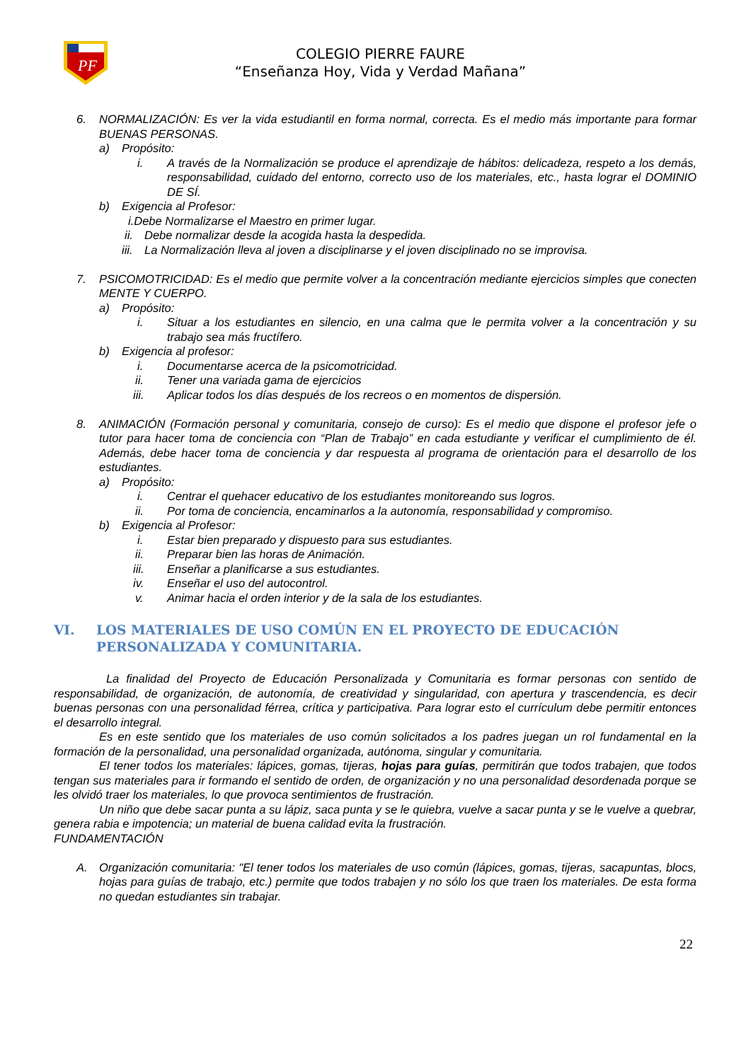PF
COLEGIO PIERRE FAURE
“Enseñanza Hoy, Vida y Verdad Mañana”
6. NORMALIZACIÓN: Es ver la vida estudiantil en forma normal, correcta. Es el medio más importante para formar BUENAS PERSONAS.
a) Propósito:
i. A través de la Normalización se produce el aprendizaje de hábitos: delicadeza, respeto a los demás, responsabilidad, cuidado del entorno, correcto uso de los materiales, etc., hasta lograr el DOMINIO DE SÍ.
b) Exigencia al Profesor:
i.Debe Normalizarse el Maestro en primer lugar.
ii. Debe normalizar desde la acogida hasta la despedida.
iii. La Normalización lleva al joven a disciplinarse y el joven disciplinado no se improvisa.
7. PSICOMOTRICIDAD: Es el medio que permite volver a la concentración mediante ejercicios simples que conecten MENTE Y CUERPO.
a) Propósito:
i. Situar a los estudiantes en silencio, en una calma que le permita volver a la concentración y su trabajo sea más fructífero.
b) Exigencia al profesor:
i. Documentarse acerca de la psicomotricidad.
ii. Tener una variada gama de ejercicios
iii. Aplicar todos los días después de los recreos o en momentos de dispersión.
8. ANIMACIÓN (Formación personal y comunitaria, consejo de curso): Es el medio que dispone el profesor jefe o tutor para hacer toma de conciencia con “Plan de Trabajo” en cada estudiante y verificar el cumplimiento de él. Además, debe hacer toma de conciencia y dar respuesta al programa de orientación para el desarrollo de los estudiantes.
a) Propósito:
i. Centrar el quehacer educativo de los estudiantes monitoreando sus logros.
ii. Por toma de conciencia, encaminarlos a la autonomía, responsabilidad y compromiso.
b) Exigencia al Profesor:
i. Estar bien preparado y dispuesto para sus estudiantes.
ii. Preparar bien las horas de Animación.
iii. Enseñar a planificarse a sus estudiantes.
iv. Enseñar el uso del autocontrol.
v. Animar hacia el orden interior y de la sala de los estudiantes.
VI. LOS MATERIALES DE USO COMÚN EN EL PROYECTO DE EDUCACIÓN PERSONALIZADA Y COMUNITARIA.
La finalidad del Proyecto de Educación Personalizada y Comunitaria es formar personas con sentido de responsabilidad, de organización, de autonomía, de creatividad y singularidad, con apertura y trascendencia, es decir buenas personas con una personalidad férrea, crítica y participativa. Para lograr esto el currículum debe permitir entonces el desarrollo integral.
Es en este sentido que los materiales de uso común solicitados a los padres juegan un rol fundamental en la formación de la personalidad, una personalidad organizada, autónoma, singular y comunitaria.
El tener todos los materiales: lápices, gomas, tijeras, hojas para guías, permitirán que todos trabajen, que todos tengan sus materiales para ir formando el sentido de orden, de organización y no una personalidad desordenada porque se les olvidó traer los materiales, lo que provoca sentimientos de frustración.
Un niño que debe sacar punta a su lápiz, saca punta y se le quiebra, vuelve a sacar punta y se le vuelve a quebrar, genera rabia e impotencia; un material de buena calidad evita la frustración.
FUNDAMENTACIÓN
A. Organización comunitaria: "El tener todos los materiales de uso común (lápices, gomas, tijeras, sacapuntas, blocs, hojas para guías de trabajo, etc.) permite que todos trabajen y no sólo los que traen los materiales. De esta forma no quedan estudiantes sin trabajar.
22